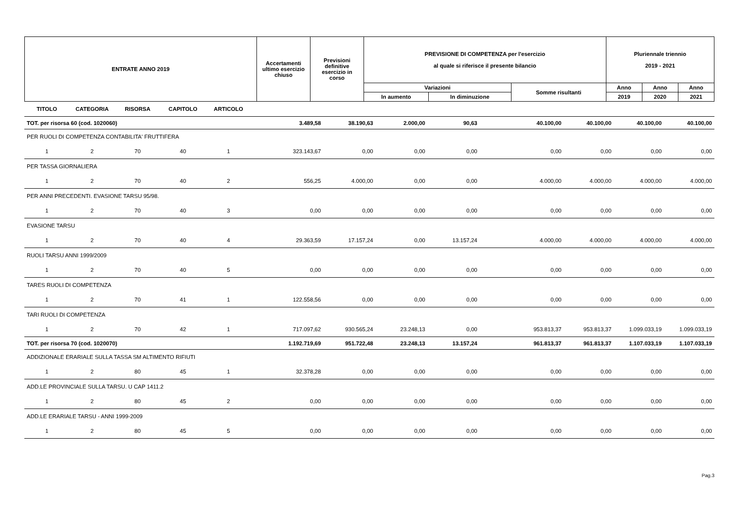| ENTRATE ANNO 2019 | Accertamenti ultimo esercizio chiuso | Previsioni definitive esercizio in corso | PREVISIONE DI COMPETENZA per l'esercizio al quale si riferisce il presente bilancio | | | Pluriennale triennio 2019 - 2021 | | |
| | | | Variazioni | | Somme risultanti | Anno | Anno | Anno |
| | | | In aumento | In diminuzione | | 2019 | 2020 | 2021 |
| TITOLO | CATEGORIA | RISORSA | CAPITOLO | ARTICOLO | | | | | | | | |
| TOT. per risorsa 60 (cod. 1020060) | | | | | 3.489,58 | 38.190,63 | 2.000,00 | 90,63 | 40.100,00 | 40.100,00 | 40.100,00 | 40.100,00 |
| PER RUOLI DI COMPETENZA CONTABILITA' FRUTTIFERA | | | | | | | | | | | | |
| 1 | 2 | 70 | 40 | 1 | 323.143,67 | 0,00 | 0,00 | 0,00 | 0,00 | 0,00 | 0,00 | 0,00 |
| PER TASSA GIORNALIERA | | | | | | | | | | | | |
| 1 | 2 | 70 | 40 | 2 | 556,25 | 4.000,00 | 0,00 | 0,00 | 4.000,00 | 4.000,00 | 4.000,00 | 4.000,00 |
| PER ANNI PRECEDENTI. EVASIONE TARSU 95/98. | | | | | | | | | | | | |
| 1 | 2 | 70 | 40 | 3 | 0,00 | 0,00 | 0,00 | 0,00 | 0,00 | 0,00 | 0,00 | 0,00 |
| EVASIONE TARSU | | | | | | | | | | | | |
| 1 | 2 | 70 | 40 | 4 | 29.363,59 | 17.157,24 | 0,00 | 13.157,24 | 4.000,00 | 4.000,00 | 4.000,00 | 4.000,00 |
| RUOLI TARSU ANNI 1999/2009 | | | | | | | | | | | | |
| 1 | 2 | 70 | 40 | 5 | 0,00 | 0,00 | 0,00 | 0,00 | 0,00 | 0,00 | 0,00 | 0,00 |
| TARES RUOLI DI COMPETENZA | | | | | | | | | | | | |
| 1 | 2 | 70 | 41 | 1 | 122.558,56 | 0,00 | 0,00 | 0,00 | 0,00 | 0,00 | 0,00 | 0,00 |
| TARI RUOLI DI COMPETENZA | | | | | | | | | | | | |
| 1 | 2 | 70 | 42 | 1 | 717.097,62 | 930.565,24 | 23.248,13 | 0,00 | 953.813,37 | 953.813,37 | 1.099.033,19 | 1.099.033,19 |
| TOT. per risorsa 70 (cod. 1020070) | | | | | 1.192.719,69 | 951.722,48 | 23.248,13 | 13.157,24 | 961.813,37 | 961.813,37 | 1.107.033,19 | 1.107.033,19 |
| ADDIZIONALE ERARIALE SULLA TASSA SM ALTIMENTO RIFIUTI | | | | | | | | | | | | |
| 1 | 2 | 80 | 45 | 1 | 32.378,28 | 0,00 | 0,00 | 0,00 | 0,00 | 0,00 | 0,00 | 0,00 |
| ADD.LE PROVINCIALE SULLA TARSU. U CAP 1411.2 | | | | | | | | | | | | |
| 1 | 2 | 80 | 45 | 2 | 0,00 | 0,00 | 0,00 | 0,00 | 0,00 | 0,00 | 0,00 | 0,00 |
| ADD.LE ERARIALE TARSU - ANNI 1999-2009 | | | | | | | | | | | | |
| 1 | 2 | 80 | 45 | 5 | 0,00 | 0,00 | 0,00 | 0,00 | 0,00 | 0,00 | 0,00 | 0,00 |
Pag.3